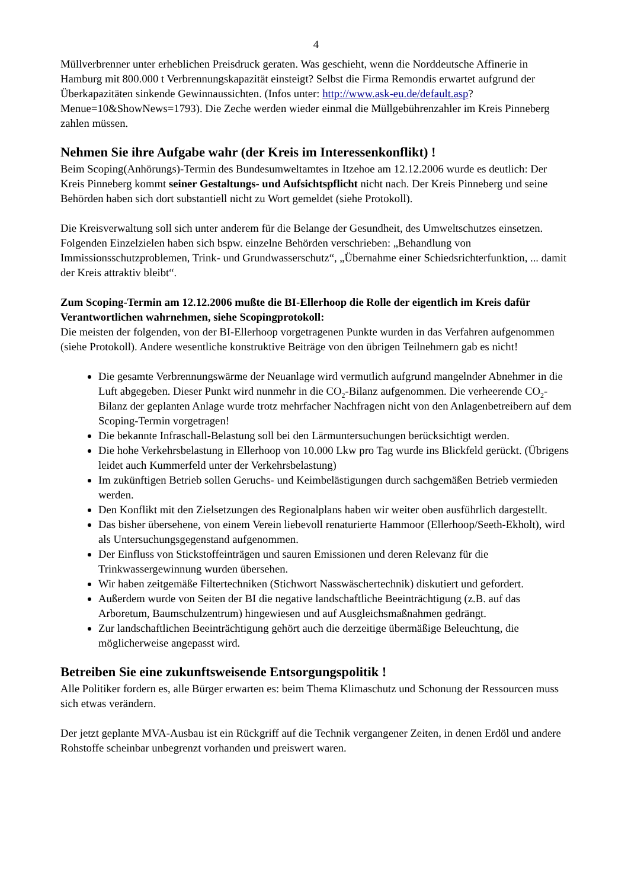4
Müllverbrenner unter erheblichen Preisdruck geraten. Was geschieht, wenn die Norddeutsche Affinerie in Hamburg mit 800.000 t Verbrennungskapazität einsteigt? Selbst die Firma Remondis erwartet aufgrund der Überkapazitäten sinkende Gewinnaussichten. (Infos unter: http://www.ask-eu.de/default.asp? Menue=10&ShowNews=1793). Die Zeche werden wieder einmal die Müllgebührenzahler im Kreis Pinneberg zahlen müssen.
Nehmen Sie ihre Aufgabe wahr (der Kreis im Interessenkonflikt) !
Beim Scoping(Anhörungs)-Termin des Bundesumweltamtes in Itzehoe am 12.12.2006 wurde es deutlich: Der Kreis Pinneberg kommt seiner Gestaltungs- und Aufsichtspflicht nicht nach. Der Kreis Pinneberg und seine Behörden haben sich dort substantiell nicht zu Wort gemeldet (siehe Protokoll).
Die Kreisverwaltung soll sich unter anderem für die Belange der Gesundheit, des Umweltschutzes einsetzen. Folgenden Einzelzielen haben sich bspw. einzelne Behörden verschrieben: „Behandlung von Immissionsschutzproblemen, Trink- und Grundwasserschutz“, „Übernahme einer Schiedsrichterfunktion, ... damit der Kreis attraktiv bleibt“.
Zum Scoping-Termin am 12.12.2006 mußte die BI-Ellerhoop die Rolle der eigentlich im Kreis dafür Verantwortlichen wahrnehmen, siehe Scopingprotokoll:
Die meisten der folgenden, von der BI-Ellerhoop vorgetragenen Punkte wurden in das Verfahren aufgenommen (siehe Protokoll). Andere wesentliche konstruktive Beiträge von den übrigen Teilnehmern gab es nicht!
Die gesamte Verbrennungswärme der Neuanlage wird vermutlich aufgrund mangelnder Abnehmer in die Luft abgegeben. Dieser Punkt wird nunmehr in die CO<sub>2</sub>-Bilanz aufgenommen. Die verheerende CO<sub>2</sub>-Bilanz der geplanten Anlage wurde trotz mehrfacher Nachfragen nicht von den Anlagenbetreibern auf dem Scoping-Termin vorgetragen!
Die bekannte Infraschall-Belastung soll bei den Lärmuntersuchungen berücksichtigt werden.
Die hohe Verkehrsbelastung in Ellerhoop von 10.000 Lkw pro Tag wurde ins Blickfeld gerückt. (Übrigens leidet auch Kummerfeld unter der Verkehrsbelastung)
Im zukünftigen Betrieb sollen Geruchs- und Keimbelästigungen durch sachgemäßen Betrieb vermieden werden.
Den Konflikt mit den Zielsetzungen des Regionalplans haben wir weiter oben ausführlich dargestellt.
Das bisher übersehene, von einem Verein liebevoll renaturierte Hammoor (Ellerhoop/Seeth-Ekholt), wird als Untersuchungsgegenstand aufgenommen.
Der Einfluss von Stickstoffeinträgen und sauren Emissionen und deren Relevanz für die Trinkwassergewinnung wurden übersehen.
Wir haben zeitgemäße Filtertechniken (Stichwort Nasswäschertechnik) diskutiert und gefordert.
Außerdem wurde von Seiten der BI die negative landschaftliche Beeinträchtigung (z.B. auf das Arboretum, Baumschulzentrum) hingewiesen und auf Ausgleichsmaßnahmen gedrängt.
Zur landschaftlichen Beeinträchtigung gehört auch die derzeitige übermäßige Beleuchtung, die möglicherweise angepasst wird.
Betreiben Sie eine zukunftsweisende Entsorgungspolitik !
Alle Politiker fordern es, alle Bürger erwarten es: beim Thema Klimaschutz und Schonung der Ressourcen muss sich etwas verändern.
Der jetzt geplante MVA-Ausbau ist ein Rückgriff auf die Technik vergangener Zeiten, in denen Erdöl und andere Rohstoffe scheinbar unbegrenzt vorhanden und preiswert waren.